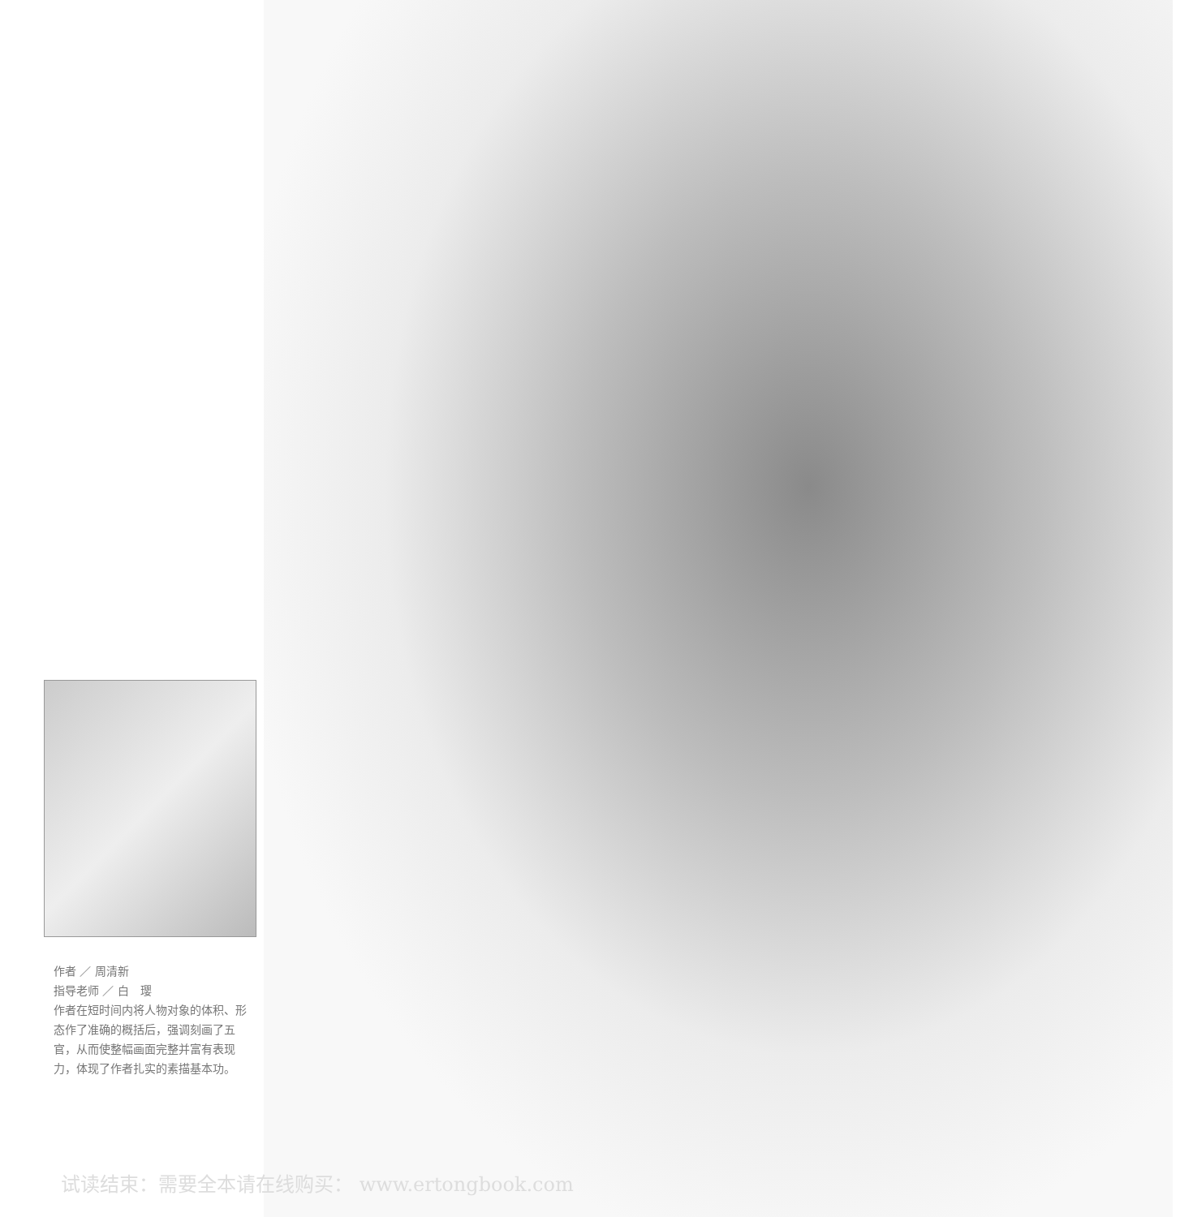作者 ／ 周清新
指导老师 ／ 白　璎
作者在短时间内将人物对象的体积、形态作了准确的概括后，强调刻画了五官，从而使整幅画面完整并富有表现力，体现了作者扎实的素描基本功。
试读结束：需要全本请在线购买： www.ertongbook.com